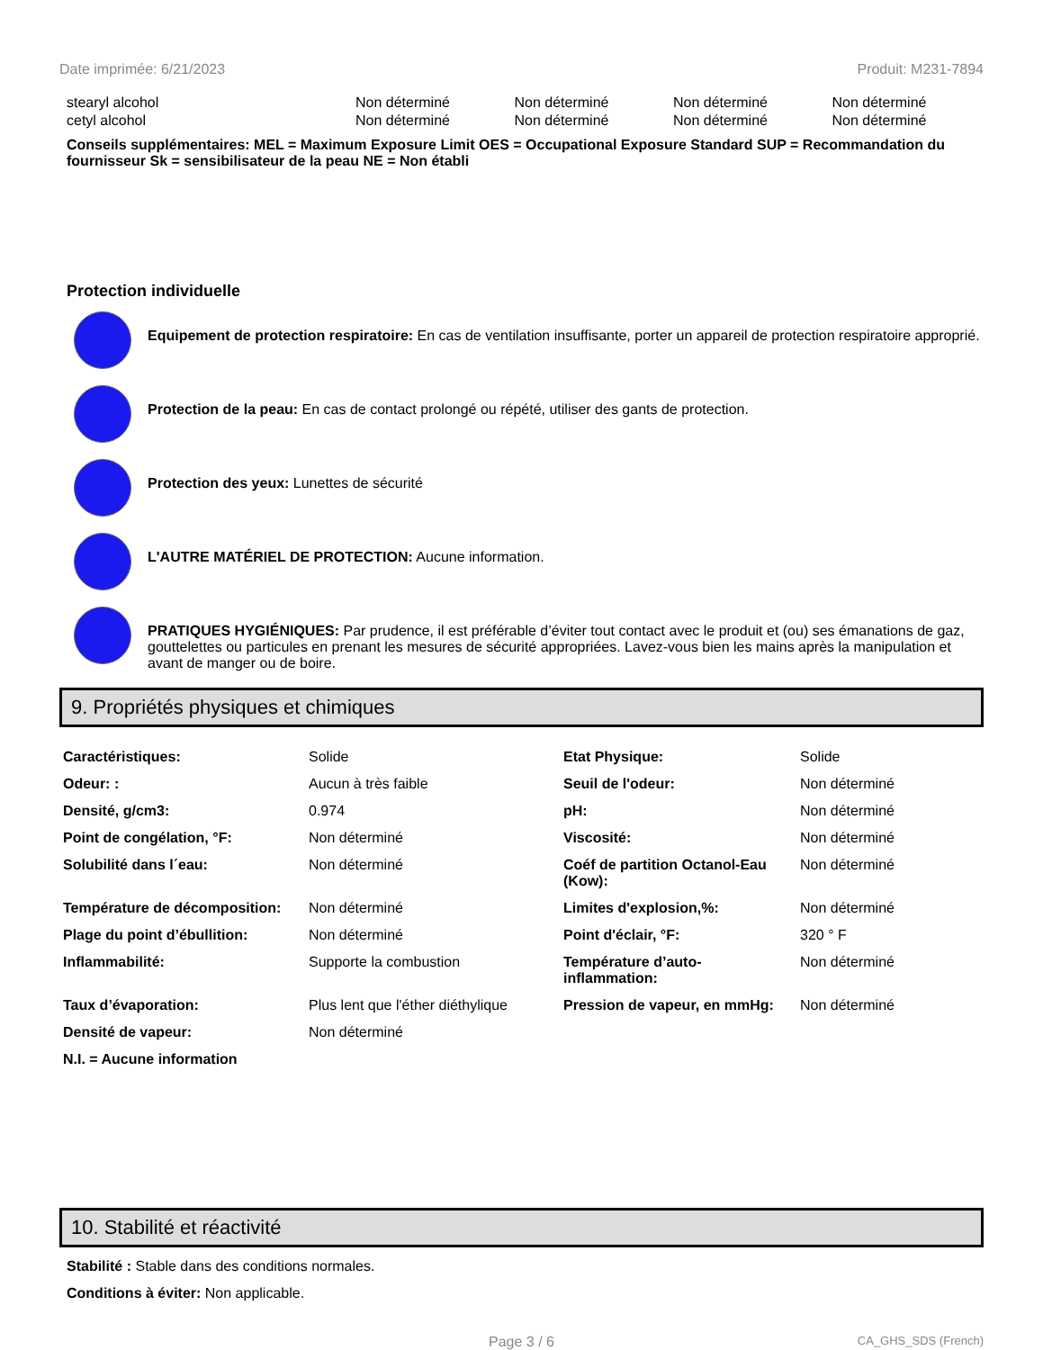Date imprimée: 6/21/2023 Produit: M231-7894
| stearyl alcohol | Non déterminé | Non déterminé | Non déterminé | Non déterminé |
| cetyl alcohol | Non déterminé | Non déterminé | Non déterminé | Non déterminé |
Conseils supplémentaires: MEL = Maximum Exposure Limit OES = Occupational Exposure Standard SUP = Recommandation du fournisseur Sk = sensibilisateur de la peau NE = Non établi
Protection individuelle
Equipement de protection respiratoire: En cas de ventilation insuffisante, porter un appareil de protection respiratoire approprié.
Protection de la peau: En cas de contact prolongé ou répété, utiliser des gants de protection.
Protection des yeux: Lunettes de sécurité
L'AUTRE MATÉRIEL DE PROTECTION: Aucune information.
PRATIQUES HYGIÉNIQUES: Par prudence, il est préférable d’éviter tout contact avec le produit et (ou) ses émanations de gaz, gouttelettes ou particules en prenant les mesures de sécurité appropriées. Lavez-vous bien les mains après la manipulation et avant de manger ou de boire.
9. Propriétés physiques et chimiques
| Caractéristiques: | Solide | Etat Physique: | Solide |
| Odeur: : | Aucun à très faible | Seuil de l'odeur: | Non déterminé |
| Densité, g/cm3: | 0.974 | pH: | Non déterminé |
| Point de congélation, °F: | Non déterminé | Viscosité: | Non déterminé |
| Solubilité dans l´eau: | Non déterminé | Coéf de partition Octanol-Eau (Kow): | Non déterminé |
| Température de décomposition: | Non déterminé | Limites d'explosion,%: | Non déterminé |
| Plage du point d’ébullition: | Non déterminé | Point d'éclair, °F: | 320 ° F |
| Inflammabilité: | Supporte la combustion | Température d’auto-inflammation: | Non déterminé |
| Taux d’évaporation: | Plus lent que l'éther diéthylique | Pression de vapeur, en mmHg: | Non déterminé |
| Densité de vapeur: | Non déterminé | | |
| N.I. = Aucune information | | | |
10. Stabilité et réactivité
Stabilité : Stable dans des conditions normales.
Conditions à éviter: Non applicable.
Page 3 / 6 CA_GHS_SDS (French)